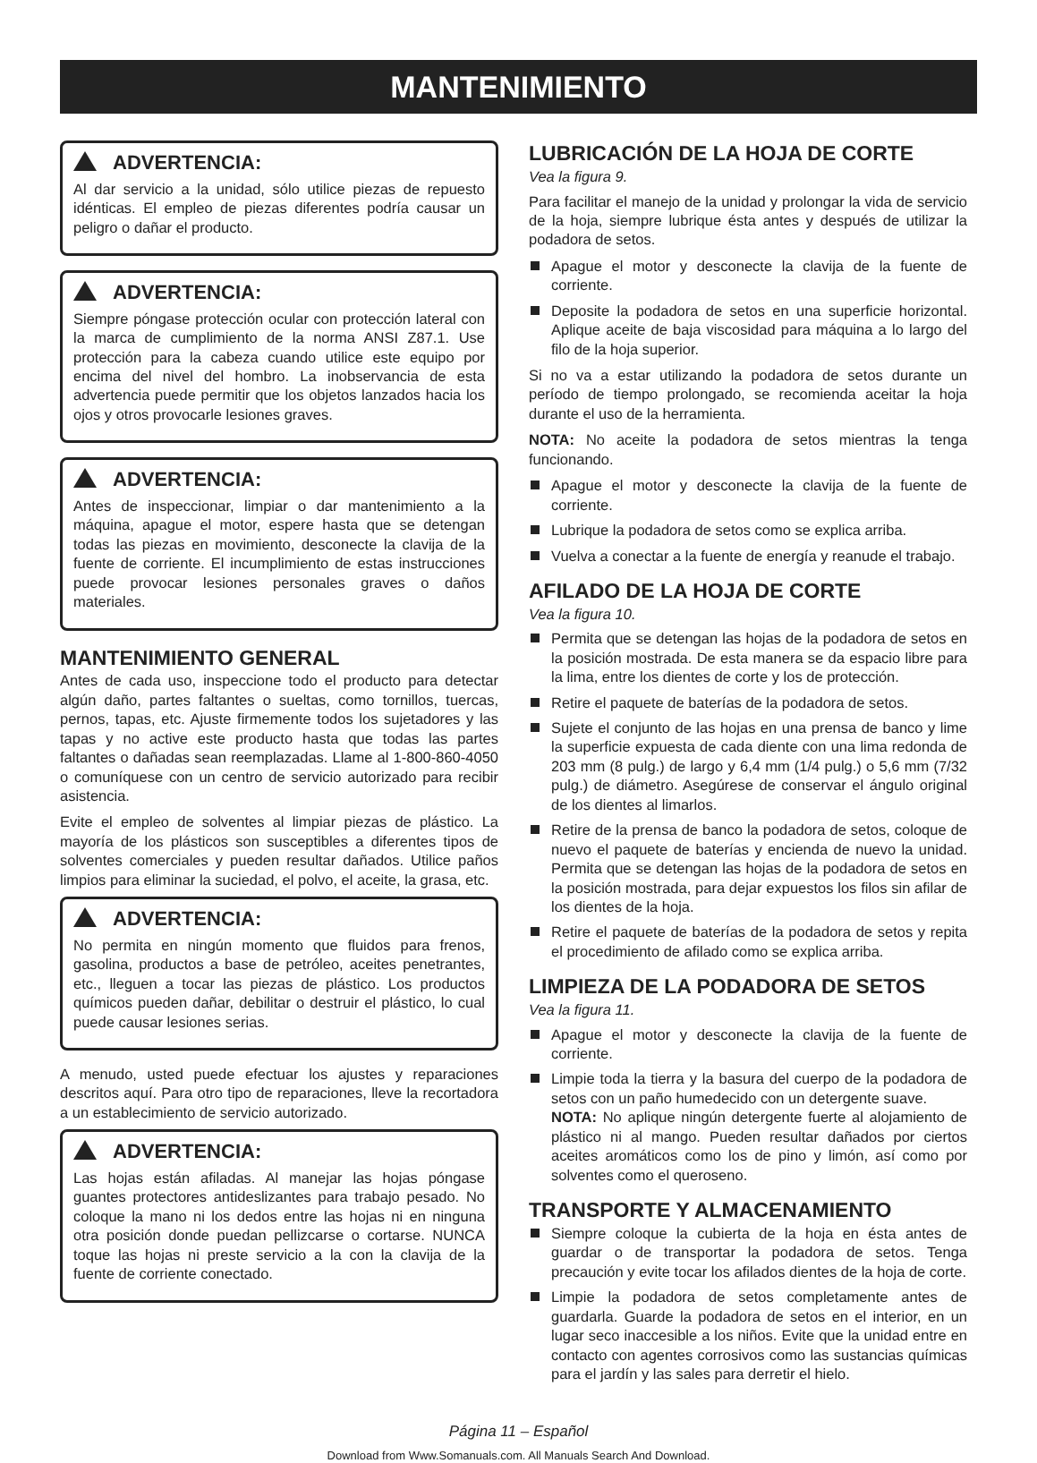MANTENIMIENTO
ADVERTENCIA:
Al dar servicio a la unidad, sólo utilice piezas de repuesto idénticas. El empleo de piezas diferentes podría causar un peligro o dañar el producto.
ADVERTENCIA:
Siempre póngase protección ocular con protección lateral con la marca de cumplimiento de la norma ANSI Z87.1. Use protección para la cabeza cuando utilice este equipo por encima del nivel del hombro. La inobservancia de esta advertencia puede permitir que los objetos lanzados hacia los ojos y otros provocarle lesiones graves.
ADVERTENCIA:
Antes de inspeccionar, limpiar o dar mantenimiento a la máquina, apague el motor, espere hasta que se detengan todas las piezas en movimiento, desconecte la clavija de la fuente de corriente. El incumplimiento de estas instrucciones puede provocar lesiones personales graves o daños materiales.
MANTENIMIENTO GENERAL
Antes de cada uso, inspeccione todo el producto para detectar algún daño, partes faltantes o sueltas, como tornillos, tuercas, pernos, tapas, etc. Ajuste firmemente todos los sujetadores y las tapas y no active este producto hasta que todas las partes faltantes o dañadas sean reemplazadas. Llame al 1-800-860-4050 o comuníquese con un centro de servicio autorizado para recibir asistencia.
Evite el empleo de solventes al limpiar piezas de plástico. La mayoría de los plásticos son susceptibles a diferentes tipos de solventes comerciales y pueden resultar dañados. Utilice paños limpios para eliminar la suciedad, el polvo, el aceite, la grasa, etc.
ADVERTENCIA:
No permita en ningún momento que fluidos para frenos, gasolina, productos a base de petróleo, aceites penetrantes, etc., lleguen a tocar las piezas de plástico. Los productos químicos pueden dañar, debilitar o destruir el plástico, lo cual puede causar lesiones serias.
A menudo, usted puede efectuar los ajustes y reparaciones descritos aquí. Para otro tipo de reparaciones, lleve la recortadora a un establecimiento de servicio autorizado.
ADVERTENCIA:
Las hojas están afiladas. Al manejar las hojas póngase guantes protectores antideslizantes para trabajo pesado. No coloque la mano ni los dedos entre las hojas ni en ninguna otra posición donde puedan pellizcarse o cortarse. NUNCA toque las hojas ni preste servicio a la con la clavija de la fuente de corriente conectado.
LUBRICACIÓN DE LA HOJA DE CORTE
Vea la figura 9.
Para facilitar el manejo de la unidad y prolongar la vida de servicio de la hoja, siempre lubrique ésta antes y después de utilizar la podadora de setos.
Apague el motor y desconecte la clavija de la fuente de corriente.
Deposite la podadora de setos en una superficie horizontal. Aplique aceite de baja viscosidad para máquina a lo largo del filo de la hoja superior.
Si no va a estar utilizando la podadora de setos durante un período de tiempo prolongado, se recomienda aceitar la hoja durante el uso de la herramienta.
NOTA: No aceite la podadora de setos mientras la tenga funcionando.
Apague el motor y desconecte la clavija de la fuente de corriente.
Lubrique la podadora de setos como se explica arriba.
Vuelva a conectar a la fuente de energía y reanude el trabajo.
AFILADO DE LA HOJA DE CORTE
Vea la figura 10.
Permita que se detengan las hojas de la podadora de setos en la posición mostrada. De esta manera se da espacio libre para la lima, entre los dientes de corte y los de protección.
Retire el paquete de baterías de la podadora de setos.
Sujete el conjunto de las hojas en una prensa de banco y lime la superficie expuesta de cada diente con una lima redonda de 203 mm (8 pulg.) de largo y 6,4 mm (1/4 pulg.) o 5,6 mm (7/32 pulg.) de diámetro. Asegúrese de conservar el ángulo original de los dientes al limarlos.
Retire de la prensa de banco la podadora de setos, coloque de nuevo el paquete de baterías y encienda de nuevo la unidad. Permita que se detengan las hojas de la podadora de setos en la posición mostrada, para dejar expuestos los filos sin afilar de los dientes de la hoja.
Retire el paquete de baterías de la podadora de setos y repita el procedimiento de afilado como se explica arriba.
LIMPIEZA DE LA PODADORA DE SETOS
Vea la figura 11.
Apague el motor y desconecte la clavija de la fuente de corriente.
Limpie toda la tierra y la basura del cuerpo de la podadora de setos con un paño humedecido con un detergente suave.
NOTA: No aplique ningún detergente fuerte al alojamiento de plástico ni al mango. Pueden resultar dañados por ciertos aceites aromáticos como los de pino y limón, así como por solventes como el queroseno.
TRANSPORTE Y ALMACENAMIENTO
Siempre coloque la cubierta de la hoja en ésta antes de guardar o de transportar la podadora de setos. Tenga precaución y evite tocar los afilados dientes de la hoja de corte.
Limpie la podadora de setos completamente antes de guardarla. Guarde la podadora de setos en el interior, en un lugar seco inaccesible a los niños. Evite que la unidad entre en contacto con agentes corrosivos como las sustancias químicas para el jardín y las sales para derretir el hielo.
Página 11 – Español
Download from Www.Somanuals.com. All Manuals Search And Download.